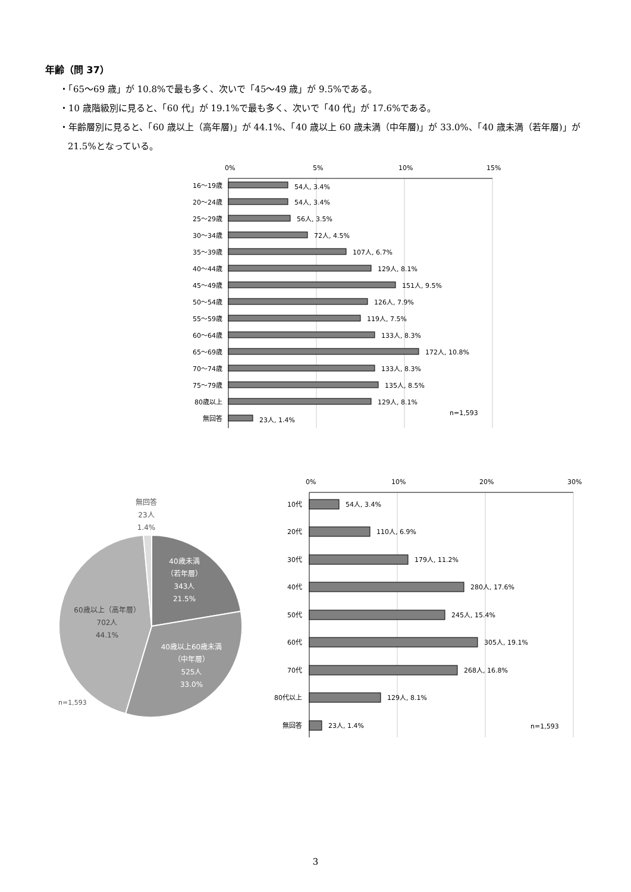年齢（問 37）
・「65～69 歳」が 10.8%で最も多く、次いで「45～49 歳」が 9.5%である。
・10 歳階級別に見ると、「60 代」が 19.1%で最も多く、次いで「40 代」が 17.6%である。
・年齢層別に見ると、「60 歳以上（高年層)」が 44.1%、「40 歳以上 60 歳未満（中年層)」が 33.0%、「40 歳未満（若年層)」が 21.5%となっている。
0%
5%
10%
15%
16～19歳
20～24歳
25～29歳
30～34歳
35～39歳
40～44歳
45～49歳
50～54歳
55～59歳
60～64歳
65～69歳
70～74歳
75～79歳
80歳以上
無回答
54人, 3.4%
54人, 3.4%
56人, 3.5%
72人, 4.5%
107人, 6.7%
129人, 8.1%
151人, 9.5%
126人, 7.9%
119人, 7.5%
133人, 8.3%
172人, 10.8%
133人, 8.3%
135人, 8.5%
129人, 8.1%
23人, 1.4%
n=1,593
無回答
23人
1.4%
40歳未満
（若年層）
343人
21.5%
40歳以上60歳未満
（中年層）
525人
33.0%
60歳以上（高年層）
702人
44.1%
n=1,593
0%
10%
20%
30%
10代
20代
30代
40代
50代
60代
70代
80代以上
無回答
54人, 3.4%
110人, 6.9%
179人, 11.2%
280人, 17.6%
245人, 15.4%
305人, 19.1%
268人, 16.8%
129人, 8.1%
23人, 1.4%
n=1,593
3